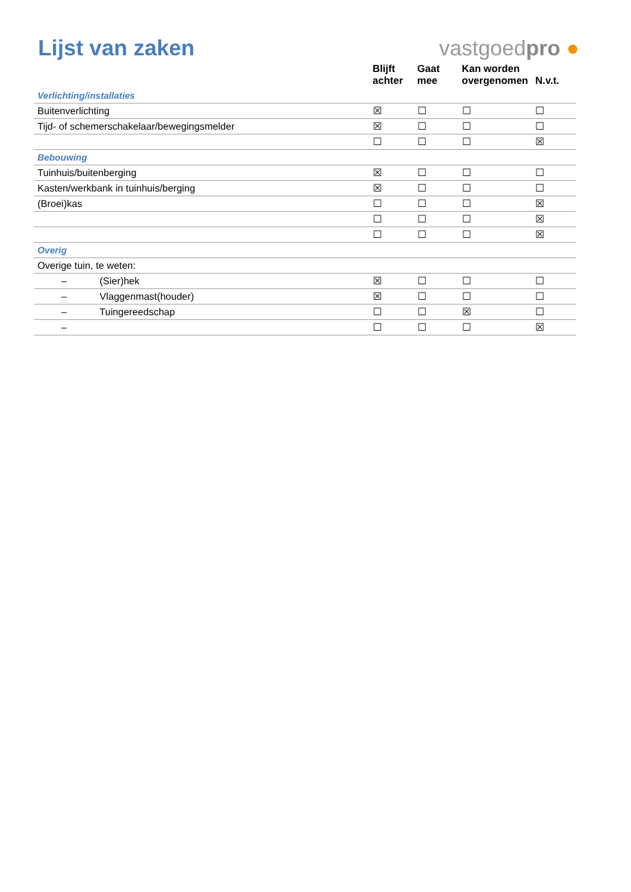Lijst van zaken
vastgoedpro ●
| | Blijft achter | Gaat mee | Kan worden overgenomen | N.v.t. |
| --- | --- | --- | --- | --- |
| Verlichting/installaties | | | | |
| Buitenverlichting | ☒ | ☐ | ☐ | ☐ |
| Tijd- of schemerschakelaar/bewegingsmelder | ☒ | ☐ | ☐ | ☐ |
| | ☐ | ☐ | ☐ | ☒ |
| Bebouwing | | | | |
| Tuinhuis/buitenberging | ☒ | ☐ | ☐ | ☐ |
| Kasten/werkbank in tuinhuis/berging | ☒ | ☐ | ☐ | ☐ |
| (Broei)kas | ☐ | ☐ | ☐ | ☒ |
| | ☐ | ☐ | ☐ | ☒ |
| | ☐ | ☐ | ☐ | ☒ |
| Overig | | | | |
| Overige tuin, te weten: | | | | |
| – (Sier)hek | ☒ | ☐ | ☐ | ☐ |
| – Vlaggenmast(houder) | ☒ | ☐ | ☐ | ☐ |
| – Tuingereedschap | ☐ | ☐ | ☒ | ☐ |
| – | ☐ | ☐ | ☐ | ☒ |